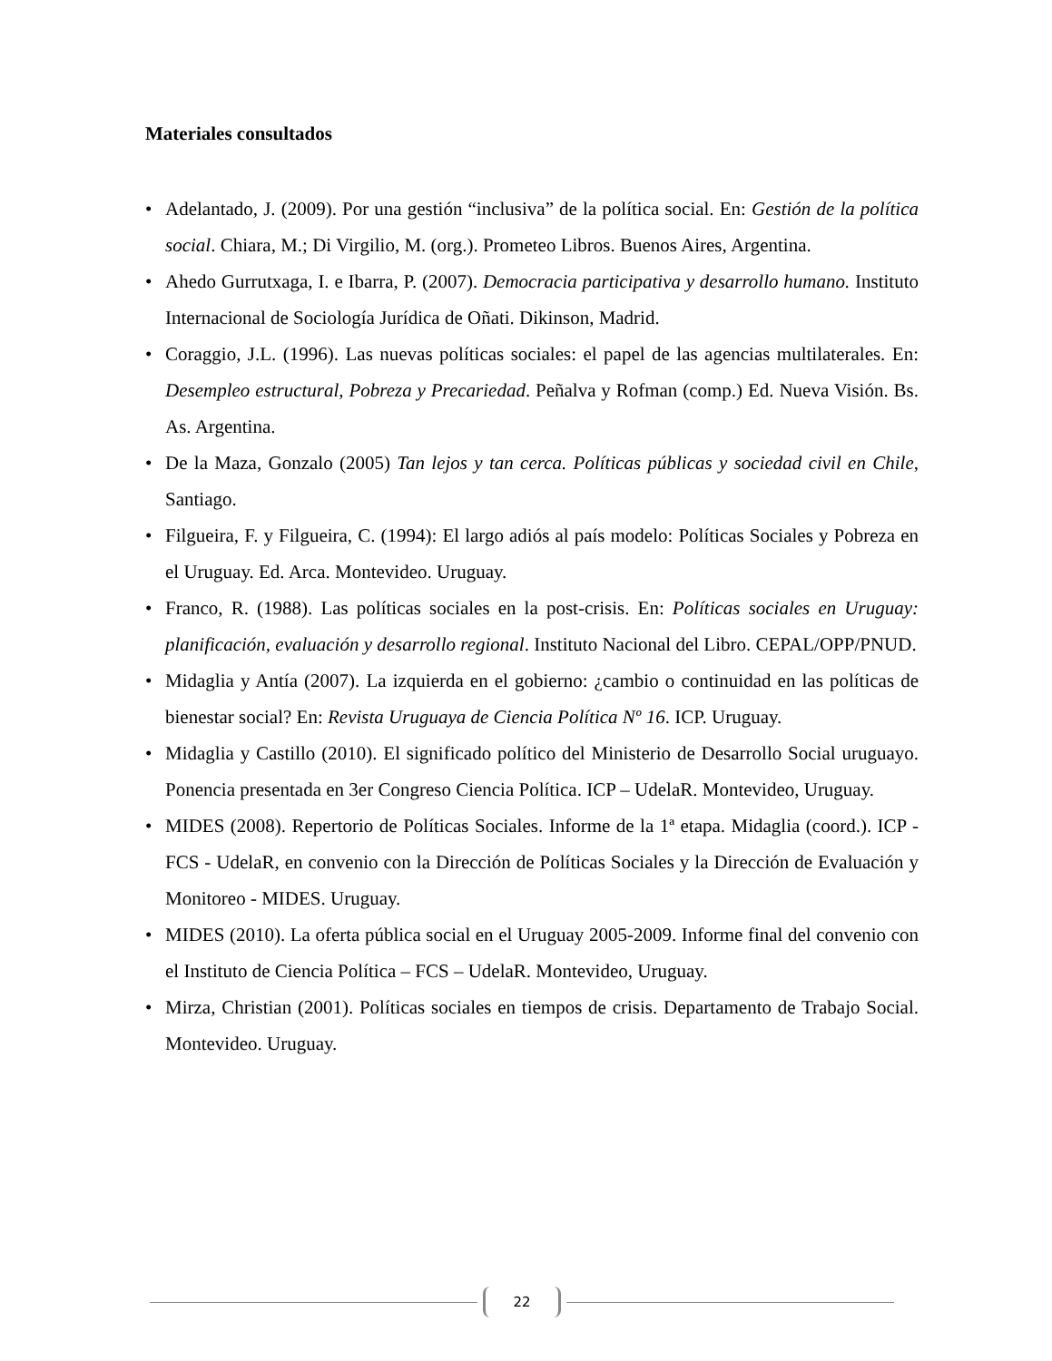Materiales consultados
• Adelantado, J. (2009). Por una gestión “inclusiva” de la política social. En: Gestión de la política social. Chiara, M.; Di Virgilio, M. (org.). Prometeo Libros. Buenos Aires, Argentina.
• Ahedo Gurrutxaga, I. e Ibarra, P. (2007). Democracia participativa y desarrollo humano. Instituto Internacional de Sociología Jurídica de Oñati. Dikinson, Madrid.
• Coraggio, J.L. (1996). Las nuevas políticas sociales: el papel de las agencias multilaterales. En: Desempleo estructural, Pobreza y Precariedad. Peñalva y Rofman (comp.) Ed. Nueva Visión. Bs. As. Argentina.
• De la Maza, Gonzalo (2005) Tan lejos y tan cerca. Políticas públicas y sociedad civil en Chile, Santiago.
• Filgueira, F. y Filgueira, C. (1994): El largo adiós al país modelo: Políticas Sociales y Pobreza en el Uruguay. Ed. Arca. Montevideo. Uruguay.
• Franco, R. (1988). Las políticas sociales en la post-crisis. En: Políticas sociales en Uruguay: planificación, evaluación y desarrollo regional. Instituto Nacional del Libro. CEPAL/OPP/PNUD.
• Midaglia y Antía (2007). La izquierda en el gobierno: ¿cambio o continuidad en las políticas de bienestar social? En: Revista Uruguaya de Ciencia Política Nº 16. ICP. Uruguay.
• Midaglia y Castillo (2010). El significado político del Ministerio de Desarrollo Social uruguayo. Ponencia presentada en 3er Congreso Ciencia Política. ICP – UdelaR. Montevideo, Uruguay.
• MIDES (2008). Repertorio de Políticas Sociales. Informe de la 1ª etapa. Midaglia (coord.). ICP - FCS - UdelaR, en convenio con la Dirección de Políticas Sociales y la Dirección de Evaluación y Monitoreo - MIDES. Uruguay.
• MIDES (2010). La oferta pública social en el Uruguay 2005-2009. Informe final del convenio con el Instituto de Ciencia Política – FCS – UdelaR. Montevideo, Uruguay.
• Mirza, Christian (2001). Políticas sociales en tiempos de crisis. Departamento de Trabajo Social. Montevideo. Uruguay.
22